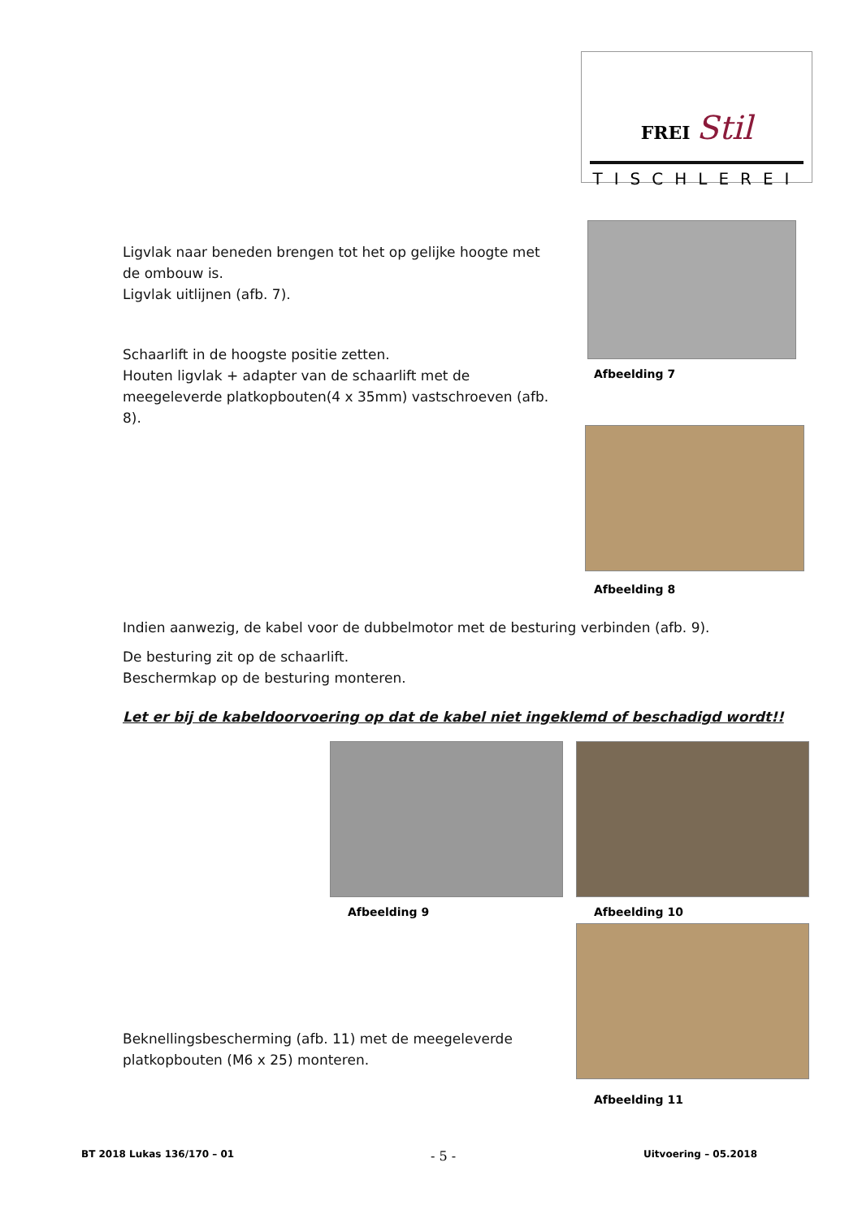FREI Stil
TISCHLEREI
Ligvlak naar beneden brengen tot het op gelijke hoogte met de ombouw is.
Ligvlak uitlijnen (afb. 7).
Afbeelding 7
Schaarlift in de hoogste positie zetten.
Houten ligvlak + adapter van de schaarlift met de meegeleverde platkopbouten(4 x 35mm) vastschroeven (afb. 8).
Afbeelding 8
Indien aanwezig, de kabel voor de dubbelmotor met de besturing verbinden (afb. 9).
De besturing zit op de schaarlift.
Beschermkap op de besturing monteren.
Let er bij de kabeldoorvoering op dat de kabel niet ingeklemd of beschadigd wordt!!
Afbeelding 9 Afbeelding 10
Beknellingsbescherming (afb. 11) met de meegeleverde platkopbouten (M6 x 25) monteren.
Afbeelding 11
BT 2018 Lukas 136/170 – 01 - 5 - Uitvoering – 05.2018